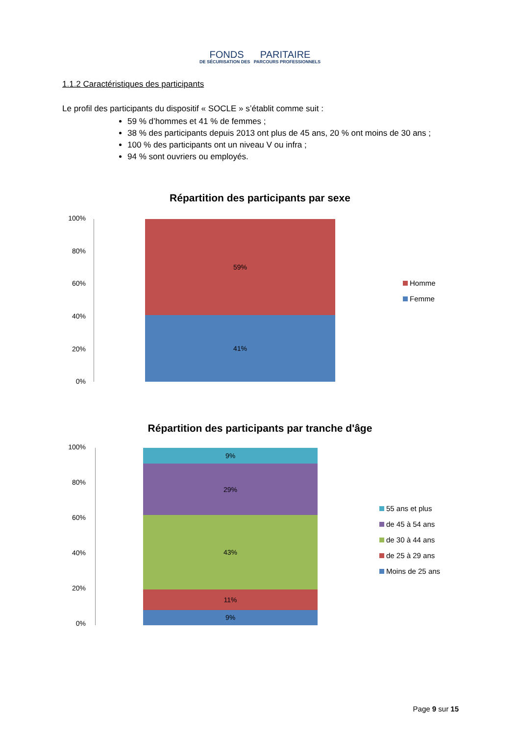FONDS PARITAIRE
DE SÉCURISATION DES PARCOURS PROFESSIONNELS
1.1.2 Caractéristiques des participants
Le profil des participants du dispositif « SOCLE » s’établit comme suit :
59 % d’hommes et 41 % de femmes ;
38 % des participants depuis 2013 ont plus de 45 ans, 20 % ont moins de 30 ans ;
100 % des participants ont un niveau V ou infra ;
94 % sont ouvriers ou employés.
Répartition des participants par sexe
100%
80%
60%
40%
20%
0%
59%
41%
Homme
Femme
Répartition des participants par tranche d'âge
100%
80%
60%
40%
20%
0%
9%
29%
43%
11%
9%
55 ans et plus
de 45 à 54 ans
de 30 à 44 ans
de 25 à 29 ans
Moins de 25 ans
Page 9 sur 15